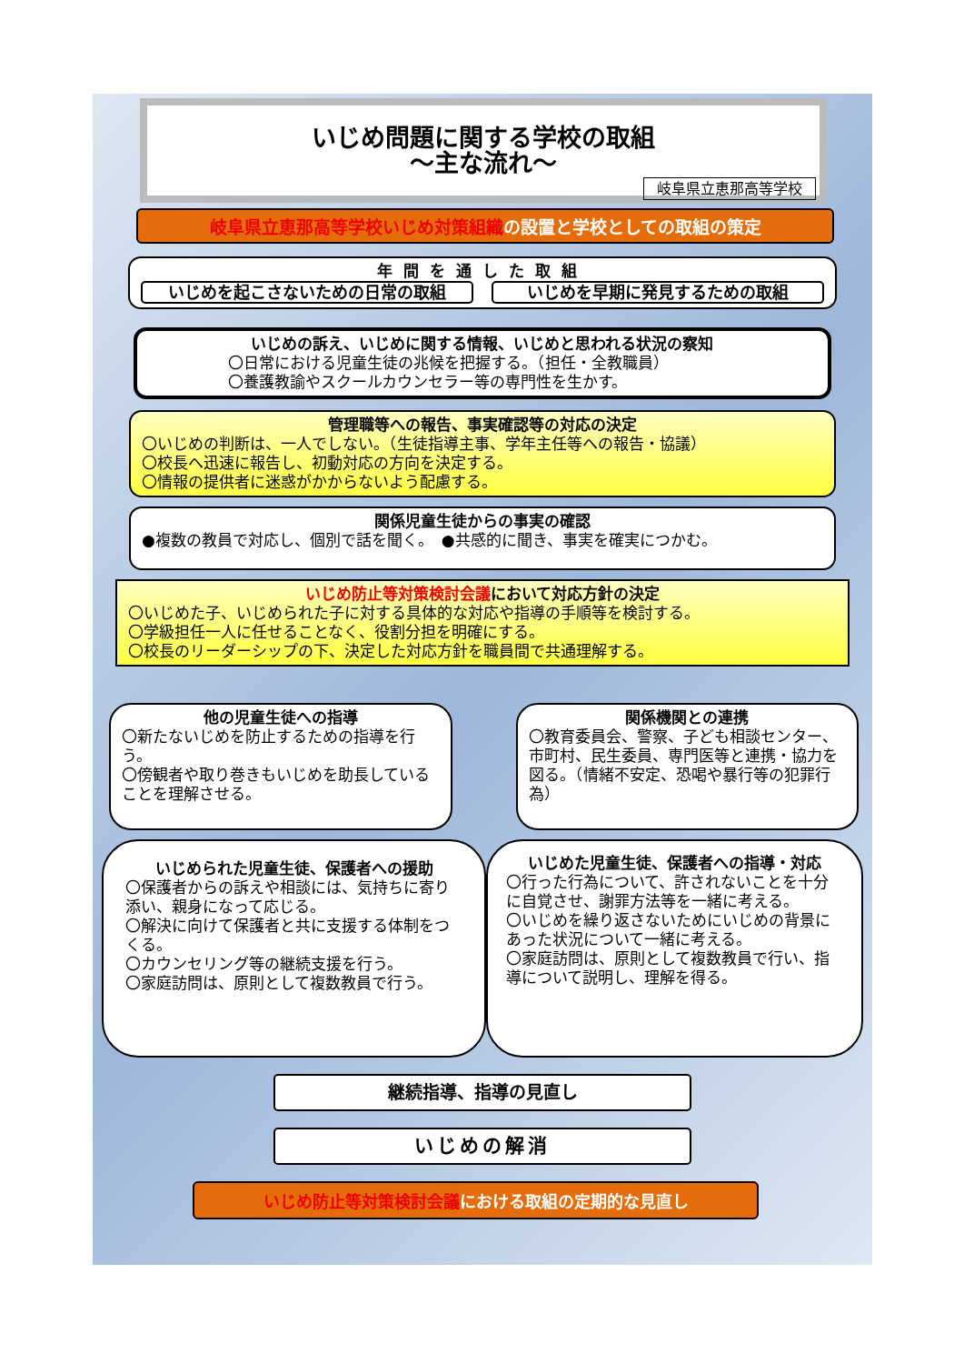いじめ問題に関する学校の取組
～主な流れ～
岐阜県立恵那高等学校
岐阜県立恵那高等学校いじめ対策組織の設置と学校としての取組の策定
年間を通した取組
いじめを起こさないための日常の取組 いじめを早期に発見するための取組
いじめの訴え、いじめに関する情報、いじめと思われる状況の察知
〇日常における児童生徒の兆候を把握する。（担任・全教職員）
〇養護教諭やスクールカウンセラー等の専門性を生かす。
管理職等への報告、事実確認等の対応の決定
〇いじめの判断は、一人でしない。（生徒指導主事、学年主任等への報告・協議）
〇校長へ迅速に報告し、初動対応の方向を決定する。
〇情報の提供者に迷惑がかからないよう配慮する。
関係児童生徒からの事実の確認
●複数の教員で対応し、個別で話を聞く。　●共感的に聞き、事実を確実につかむ。
いじめ防止等対策検討会議において対応方針の決定
〇いじめた子、いじめられた子に対する具体的な対応や指導の手順等を検討する。
〇学級担任一人に任せることなく、役割分担を明確にする。
〇校長のリーダーシップの下、決定した対応方針を職員間で共通理解する。
他の児童生徒への指導
〇新たないじめを防止するための指導を行う。
〇傍観者や取り巻きもいじめを助長していることを理解させる。
関係機関との連携
〇教育委員会、警察、子ども相談センター、市町村、民生委員、専門医等と連携・協力を図る。（情緒不安定、恐喝や暴行等の犯罪行為）
いじめられた児童生徒、保護者への援助
〇保護者からの訴えや相談には、気持ちに寄り添い、親身になって応じる。
〇解決に向けて保護者と共に支援する体制をつくる。
〇カウンセリング等の継続支援を行う。
〇家庭訪問は、原則として複数教員で行う。
いじめた児童生徒、保護者への指導・対応
〇行った行為について、許されないことを十分に自覚させ、謝罪方法等を一緒に考える。
〇いじめを繰り返さないためにいじめの背景にあった状況について一緒に考える。
〇家庭訪問は、原則として複数教員で行い、指導について説明し、理解を得る。
継続指導、指導の見直し
いじめの解消
いじめ防止等対策検討会議における取組の定期的な見直し